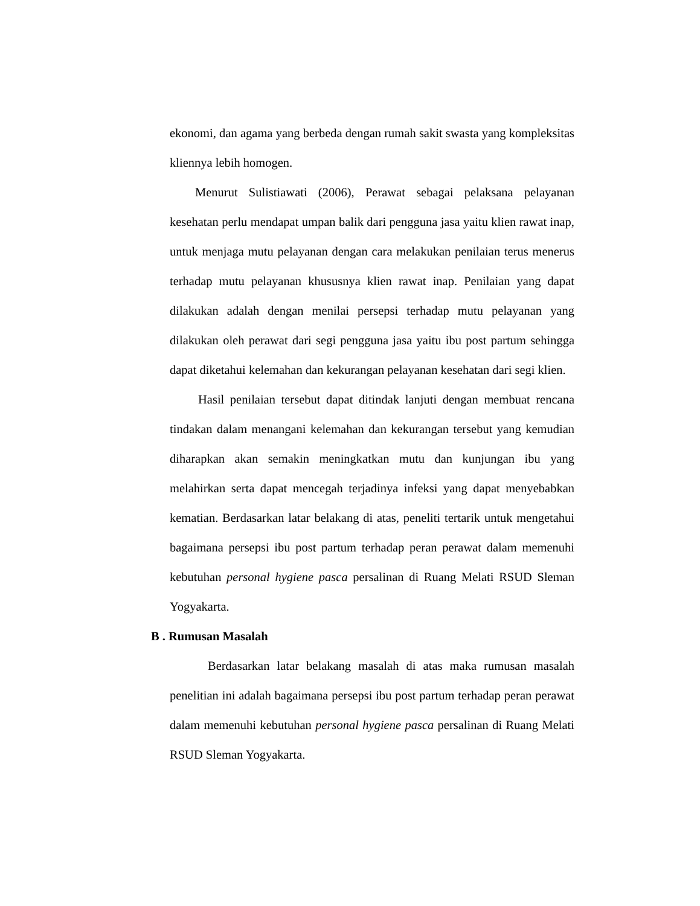ekonomi, dan agama yang berbeda dengan rumah sakit swasta yang kompleksitas kliennya lebih homogen.
Menurut Sulistiawati (2006), Perawat sebagai pelaksana pelayanan kesehatan perlu mendapat umpan balik dari pengguna jasa yaitu klien rawat inap, untuk menjaga mutu pelayanan dengan cara melakukan penilaian terus menerus terhadap mutu pelayanan khususnya klien rawat inap. Penilaian yang dapat dilakukan adalah dengan menilai persepsi terhadap mutu pelayanan yang dilakukan oleh perawat dari segi pengguna jasa yaitu ibu post partum sehingga dapat diketahui kelemahan dan kekurangan pelayanan kesehatan dari segi klien.
Hasil penilaian tersebut dapat ditindak lanjuti dengan membuat rencana tindakan dalam menangani kelemahan dan kekurangan tersebut yang kemudian diharapkan akan semakin meningkatkan mutu dan kunjungan ibu yang melahirkan serta dapat mencegah terjadinya infeksi yang dapat menyebabkan kematian. Berdasarkan latar belakang di atas, peneliti tertarik untuk mengetahui bagaimana persepsi ibu post partum terhadap peran perawat dalam memenuhi kebutuhan personal hygiene pasca persalinan di Ruang Melati RSUD Sleman Yogyakarta.
B . Rumusan Masalah
Berdasarkan latar belakang masalah di atas maka rumusan masalah penelitian ini adalah bagaimana persepsi ibu post partum terhadap peran perawat dalam memenuhi kebutuhan personal hygiene pasca persalinan di Ruang Melati RSUD Sleman Yogyakarta.